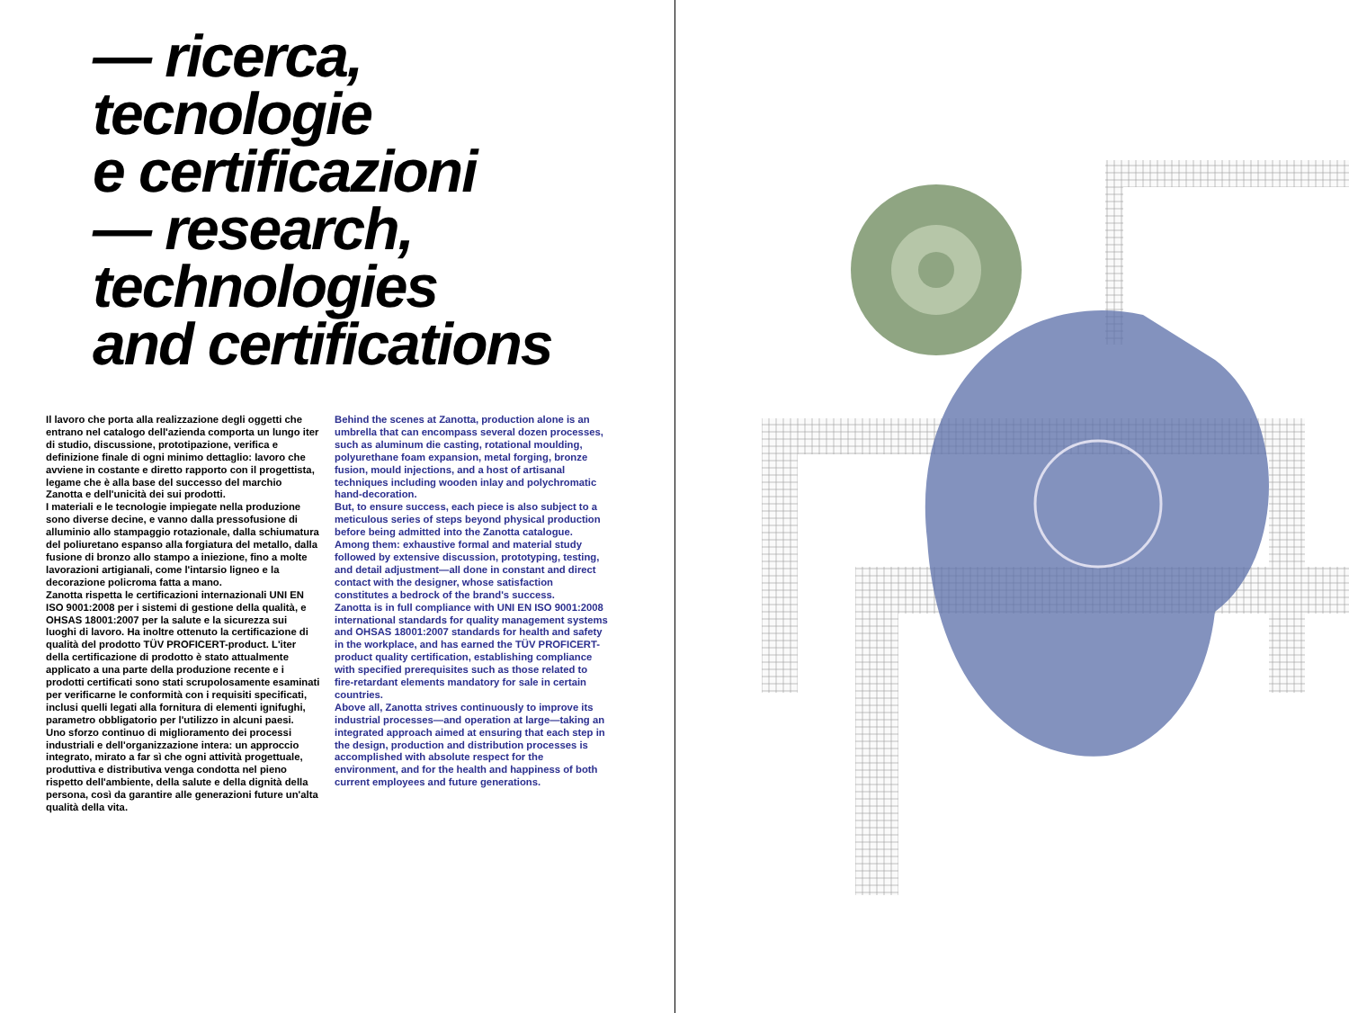— ricerca,
tecnologie
e certificazioni
— research,
technologies
and certifications
Il lavoro che porta alla realizzazione degli oggetti che entrano nel catalogo dell'azienda comporta un lungo iter di studio, discussione, prototipazione, verifica e definizione finale di ogni minimo dettaglio: lavoro che avviene in costante e diretto rapporto con il progettista, legame che è alla base del successo del marchio Zanotta e dell'unicità dei sui prodotti.
I materiali e le tecnologie impiegate nella produzione sono diverse decine, e vanno dalla pressofusione di alluminio allo stampaggio rotazionale, dalla schiumatura del poliuretano espanso alla forgiatura del metallo, dalla fusione di bronzo allo stampo a iniezione, fino a molte lavorazioni artigianali, come l'intarsio ligneo e la decorazione policroma fatta a mano.
Zanotta rispetta le certificazioni internazionali UNI EN ISO 9001:2008 per i sistemi di gestione della qualità, e OHSAS 18001:2007 per la salute e la sicurezza sui luoghi di lavoro. Ha inoltre ottenuto la certificazione di qualità del prodotto TÜV PROFICERT-product. L'iter della certificazione di prodotto è stato attualmente applicato a una parte della produzione recente e i prodotti certificati sono stati scrupolosamente esaminati per verificarne le conformità con i requisiti specificati, inclusi quelli legati alla fornitura di elementi ignifughi, parametro obbligatorio per l'utilizzo in alcuni paesi.
Uno sforzo continuo di miglioramento dei processi industriali e dell'organizzazione intera: un approccio integrato, mirato a far sì che ogni attività progettuale, produttiva e distributiva venga condotta nel pieno rispetto dell'ambiente, della salute e della dignità della persona, così da garantire alle generazioni future un'alta qualità della vita.
Behind the scenes at Zanotta, production alone is an umbrella that can encompass several dozen processes, such as aluminum die casting, rotational moulding, polyurethane foam expansion, metal forging, bronze fusion, mould injections, and a host of artisanal techniques including wooden inlay and polychromatic hand-decoration.
But, to ensure success, each piece is also subject to a meticulous series of steps beyond physical production before being admitted into the Zanotta catalogue. Among them: exhaustive formal and material study followed by extensive discussion, prototyping, testing, and detail adjustment—all done in constant and direct contact with the designer, whose satisfaction constitutes a bedrock of the brand's success.
Zanotta is in full compliance with UNI EN ISO 9001:2008 international standards for quality management systems and OHSAS 18001:2007 standards for health and safety in the workplace, and has earned the TÜV PROFICERT-product quality certification, establishing compliance with specified prerequisites such as those related to fire-retardant elements mandatory for sale in certain countries.
Above all, Zanotta strives continuously to improve its industrial processes—and operation at large—taking an integrated approach aimed at ensuring that each step in the design, production and distribution processes is accomplished with absolute respect for the environment, and for the health and happiness of both current employees and future generations.